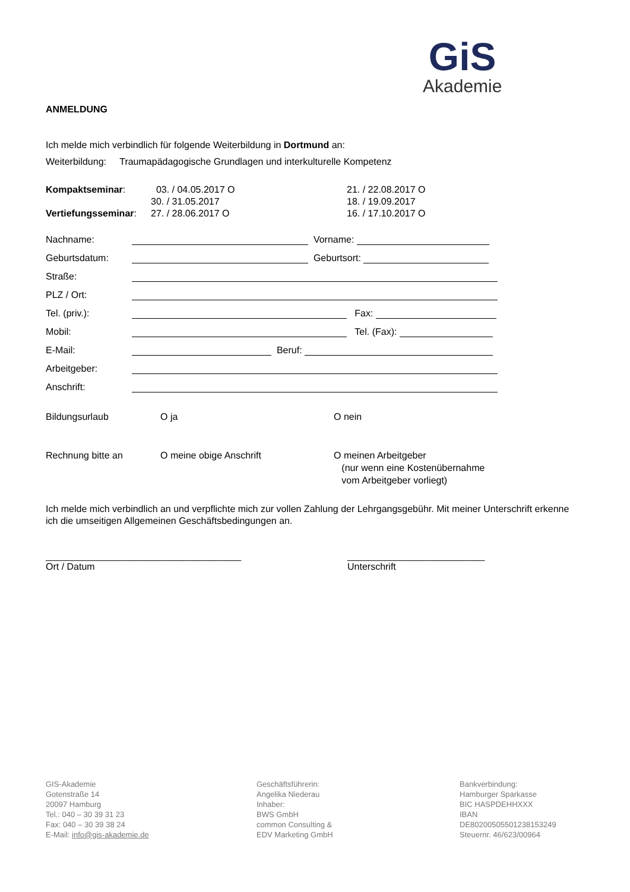GiS
Akademie
ANMELDUNG
Ich melde mich verbindlich für folgende Weiterbildung in Dortmund an:
Weiterbildung: Traumapädagogische Grundlagen und interkulturelle Kompetenz
Kompaktseminar:
03. / 04.05.2017 O
21. / 22.08.2017 O
30. / 31.05.2017
18. / 19.09.2017
Vertiefungsseminar:
27. / 28.06.2017 O
16. / 17.10.2017 O
Nachname: Vorname:
Geburtsdatum: Geburtsort:
Straße:
PLZ / Ort:
Tel. (priv.): Fax:
Mobil: Tel. (Fax):
E-Mail: Beruf:
Arbeitgeber:
Anschrift:
Bildungsurlaub O ja O nein
Rechnung bitte an O meine obige Anschrift O meinen Arbeitgeber
(nur wenn eine Kostenübernahme
vom Arbeitgeber vorliegt)
Ich melde mich verbindlich an und verpflichte mich zur vollen Zahlung der Lehrgangsgebühr. Mit meiner Unterschrift erkenne ich die umseitigen Allgemeinen Geschäftsbedingungen an.
_____________________________________
Ort / Datum
__________________________
Unterschrift
GIS-Akademie
Gotenstraße 14
20097 Hamburg
Tel.: 040 – 30 39 31 23
Fax: 040 – 30 39 38 24
E-Mail: info@gis-akademie.de
Geschäftsführerin:
Angelika Niederau
Inhaber:
BWS GmbH
common Consulting &
EDV Marketing GmbH
Bankverbindung:
Hamburger Sparkasse
BIC HASPDEHHXXX
IBAN
DE80200505501238153249
Steuernr. 46/623/00964